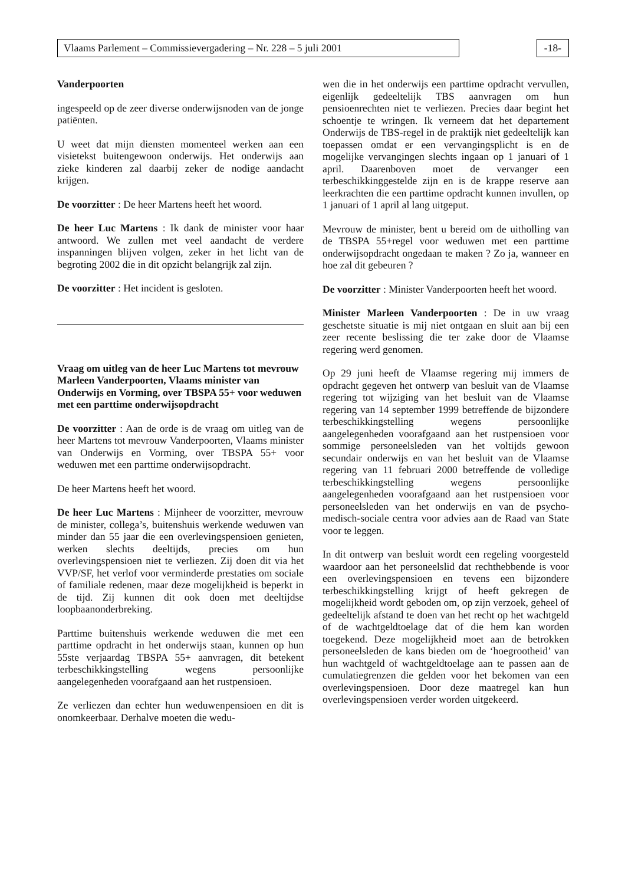Vlaams Parlement – Commissievergadering – Nr. 228 – 5 juli 2001
-18-
Vanderpoorten
ingespeeld op de zeer diverse onderwijsnoden van de jonge patiënten.
U weet dat mijn diensten momenteel werken aan een visietekst buitengewoon onderwijs. Het onderwijs aan zieke kinderen zal daarbij zeker de nodige aandacht krijgen.
De voorzitter : De heer Martens heeft het woord.
De heer Luc Martens : Ik dank de minister voor haar antwoord. We zullen met veel aandacht de verdere inspanningen blijven volgen, zeker in het licht van de begroting 2002 die in dit opzicht belangrijk zal zijn.
De voorzitter : Het incident is gesloten.
Vraag om uitleg van de heer Luc Martens tot mevrouw Marleen Vanderpoorten, Vlaams minister van Onderwijs en Vorming, over TBSPA 55+ voor weduwen met een parttime onderwijsopdracht
De voorzitter : Aan de orde is de vraag om uitleg van de heer Martens tot mevrouw Vanderpoorten, Vlaams minister van Onderwijs en Vorming, over TBSPA 55+ voor weduwen met een parttime onderwijsopdracht.
De heer Martens heeft het woord.
De heer Luc Martens : Mijnheer de voorzitter, mevrouw de minister, collega’s, buitenshuis werkende weduwen van minder dan 55 jaar die een overlevingspensioen genieten, werken slechts deeltijds, precies om hun overlevingspensioen niet te verliezen. Zij doen dit via het VVP/SF, het verlof voor verminderde prestaties om sociale of familiale redenen, maar deze mogelijkheid is beperkt in de tijd. Zij kunnen dit ook doen met deeltijdse loopbaanonderbreking.
Parttime buitenshuis werkende weduwen die met een parttime opdracht in het onderwijs staan, kunnen op hun 55ste verjaardag TBSPA 55+ aanvragen, dit betekent terbeschikkingstelling wegens persoonlijke aangelegenheden voorafgaand aan het rustpensioen.
Ze verliezen dan echter hun weduwenpensioen en dit is onomkeerbaar. Derhalve moeten die wedu-
wen die in het onderwijs een parttime opdracht vervullen, eigenlijk gedeeltelijk TBS aanvragen om hun pensioenrechten niet te verliezen. Precies daar begint het schoentje te wringen. Ik verneem dat het departement Onderwijs de TBS-regel in de praktijk niet gedeeltelijk kan toepassen omdat er een vervangingsplicht is en de mogelijke vervangingen slechts ingaan op 1 januari of 1 april. Daarenboven moet de vervanger een terbeschikkinggestelde zijn en is de krappe reserve aan leerkrachten die een parttime opdracht kunnen invullen, op 1 januari of 1 april al lang uitgeput.
Mevrouw de minister, bent u bereid om de uitholling van de TBSPA 55+regel voor weduwen met een parttime onderwijsopdracht ongedaan te maken ? Zo ja, wanneer en hoe zal dit gebeuren ?
De voorzitter : Minister Vanderpoorten heeft het woord.
Minister Marleen Vanderpoorten : De in uw vraag geschetste situatie is mij niet ontgaan en sluit aan bij een zeer recente beslissing die ter zake door de Vlaamse regering werd genomen.
Op 29 juni heeft de Vlaamse regering mij immers de opdracht gegeven het ontwerp van besluit van de Vlaamse regering tot wijziging van het besluit van de Vlaamse regering van 14 september 1999 betreffende de bijzondere terbeschikkingstelling wegens persoonlijke aangelegenheden voorafgaand aan het rustpensioen voor sommige personeelsleden van het voltijds gewoon secundair onderwijs en van het besluit van de Vlaamse regering van 11 februari 2000 betreffende de volledige terbeschikkingstelling wegens persoonlijke aangelegenheden voorafgaand aan het rustpensioen voor personeelsleden van het onderwijs en van de psycho-medisch-sociale centra voor advies aan de Raad van State voor te leggen.
In dit ontwerp van besluit wordt een regeling voorgesteld waardoor aan het personeelslid dat rechthebbende is voor een overlevingspensioen en tevens een bijzondere terbeschikkingstelling krijgt of heeft gekregen de mogelijkheid wordt geboden om, op zijn verzoek, geheel of gedeeltelijk afstand te doen van het recht op het wachtgeld of de wachtgeldtoelage dat of die hem kan worden toegekend. Deze mogelijkheid moet aan de betrokken personeelsleden de kans bieden om de ‘hoegrootheid’ van hun wachtgeld of wachtgeldtoelage aan te passen aan de cumulatiegrenzen die gelden voor het bekomen van een overlevingspensioen. Door deze maatregel kan hun overlevingspensioen verder worden uitgekeerd.